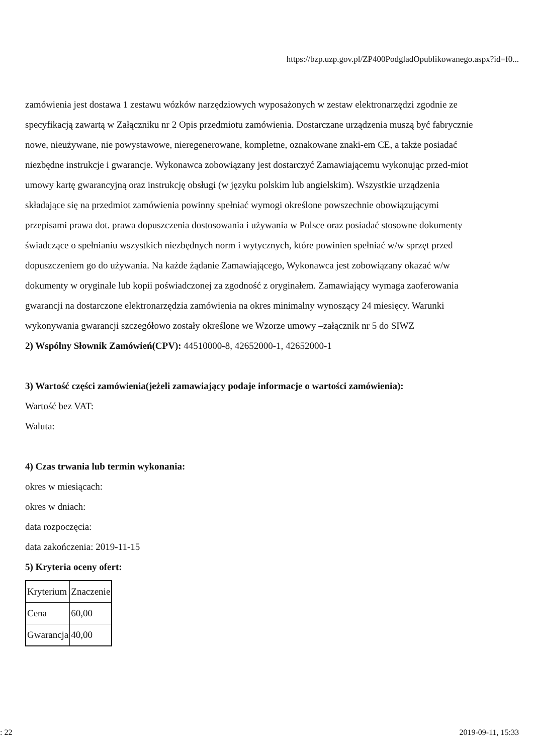https://bzp.uzp.gov.pl/ZP400PodgladOpublikowanego.aspx?id=f0...
zamówienia jest dostawa 1 zestawu wózków narzędziowych wyposażonych w zestaw elektronarzędzi zgodnie ze specyfikacją zawartą w Załączniku nr 2 Opis przedmiotu zamówienia. Dostarczane urządzenia muszą być fabrycznie nowe, nieużywane, nie powystawowe, nieregenerowane, kompletne, oznakowane znaki-em CE, a także posiadać niezbędne instrukcje i gwarancje. Wykonawca zobowiązany jest dostarczyć Zamawiającemu wykonując przed-miot umowy kartę gwarancyjną oraz instrukcję obsługi (w języku polskim lub angielskim). Wszystkie urządzenia składające się na przedmiot zamówienia powinny spełniać wymogi określone powszechnie obowiązującymi przepisami prawa dot. prawa dopuszczenia dostosowania i używania w Polsce oraz posiadać stosowne dokumenty świadczące o spełnianiu wszystkich niezbędnych norm i wytycznych, które powinien spełniać w/w sprzęt przed dopuszczeniem go do używania. Na każde żądanie Zamawiającego, Wykonawca jest zobowiązany okazać w/w dokumenty w oryginale lub kopii poświadczonej za zgodność z oryginałem. Zamawiający wymaga zaoferowania gwarancji na dostarczone elektronarzędzia zamówienia na okres minimalny wynoszący 24 miesięcy. Warunki wykonywania gwarancji szczegółowo zostały określone we Wzorze umowy –załącznik nr 5 do SIWZ
2) Wspólny Słownik Zamówień(CPV): 44510000-8, 42652000-1, 42652000-1
3) Wartość części zamówienia(jeżeli zamawiający podaje informacje o wartości zamówienia):
Wartość bez VAT:
Waluta:
4) Czas trwania lub termin wykonania:
okres w miesiącach:
okres w dniach:
data rozpoczęcia:
data zakończenia: 2019-11-15
5) Kryteria oceny ofert:
| Kryterium | Znaczenie |
| Cena | 60,00 |
| Gwarancja | 40,00 |
: 22 2019-09-11, 15:33